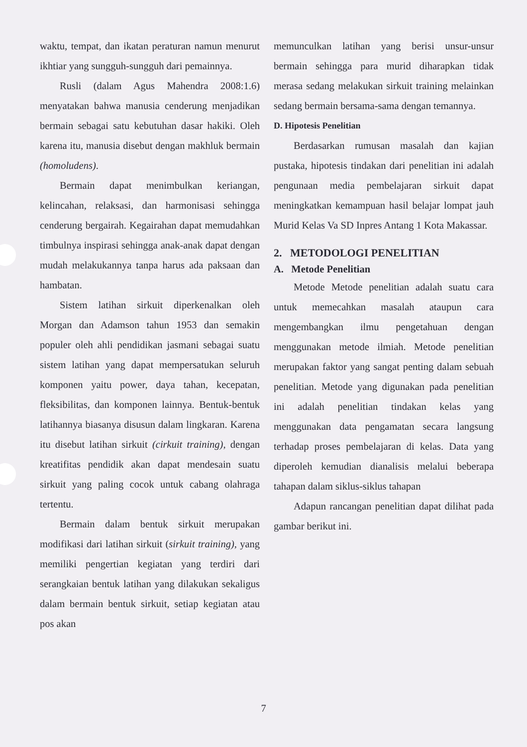waktu, tempat, dan ikatan peraturan namun menurut ikhtiar yang sungguh-sungguh dari pemainnya.
Rusli (dalam Agus Mahendra 2008:1.6) menyatakan bahwa manusia cenderung menjadikan bermain sebagai satu kebutuhan dasar hakiki. Oleh karena itu, manusia disebut dengan makhluk bermain (homoludens).
Bermain dapat menimbulkan keriangan, kelincahan, relaksasi, dan harmonisasi sehingga cenderung bergairah. Kegairahan dapat memudahkan timbulnya inspirasi sehingga anak-anak dapat dengan mudah melakukannya tanpa harus ada paksaan dan hambatan.
Sistem latihan sirkuit diperkenalkan oleh Morgan dan Adamson tahun 1953 dan semakin populer oleh ahli pendidikan jasmani sebagai suatu sistem latihan yang dapat mempersatukan seluruh komponen yaitu power, daya tahan, kecepatan, fleksibilitas, dan komponen lainnya. Bentuk-bentuk latihannya biasanya disusun dalam lingkaran. Karena itu disebut latihan sirkuit (cirkuit training), dengan kreatifitas pendidik akan dapat mendesain suatu sirkuit yang paling cocok untuk cabang olahraga tertentu.
Bermain dalam bentuk sirkuit merupakan modifikasi dari latihan sirkuit (sirkuit training), yang memiliki pengertian kegiatan yang terdiri dari serangkaian bentuk latihan yang dilakukan sekaligus dalam bermain bentuk sirkuit, setiap kegiatan atau pos akan
memunculkan latihan yang berisi unsur-unsur bermain sehingga para murid diharapkan tidak merasa sedang melakukan sirkuit training melainkan sedang bermain bersama-sama dengan temannya.
D. Hipotesis Penelitian
Berdasarkan rumusan masalah dan kajian pustaka, hipotesis tindakan dari penelitian ini adalah pengunaan media pembelajaran sirkuit dapat meningkatkan kemampuan hasil belajar lompat jauh Murid Kelas Va SD Inpres Antang 1 Kota Makassar.
2. METODOLOGI PENELITIAN
A. Metode Penelitian
Metode Metode penelitian adalah suatu cara untuk memecahkan masalah ataupun cara mengembangkan ilmu pengetahuan dengan menggunakan metode ilmiah. Metode penelitian merupakan faktor yang sangat penting dalam sebuah penelitian. Metode yang digunakan pada penelitian ini adalah penelitian tindakan kelas yang menggunakan data pengamatan secara langsung terhadap proses pembelajaran di kelas. Data yang diperoleh kemudian dianalisis melalui beberapa tahapan dalam siklus-siklus tahapan
Adapun rancangan penelitian dapat dilihat pada gambar berikut ini.
7